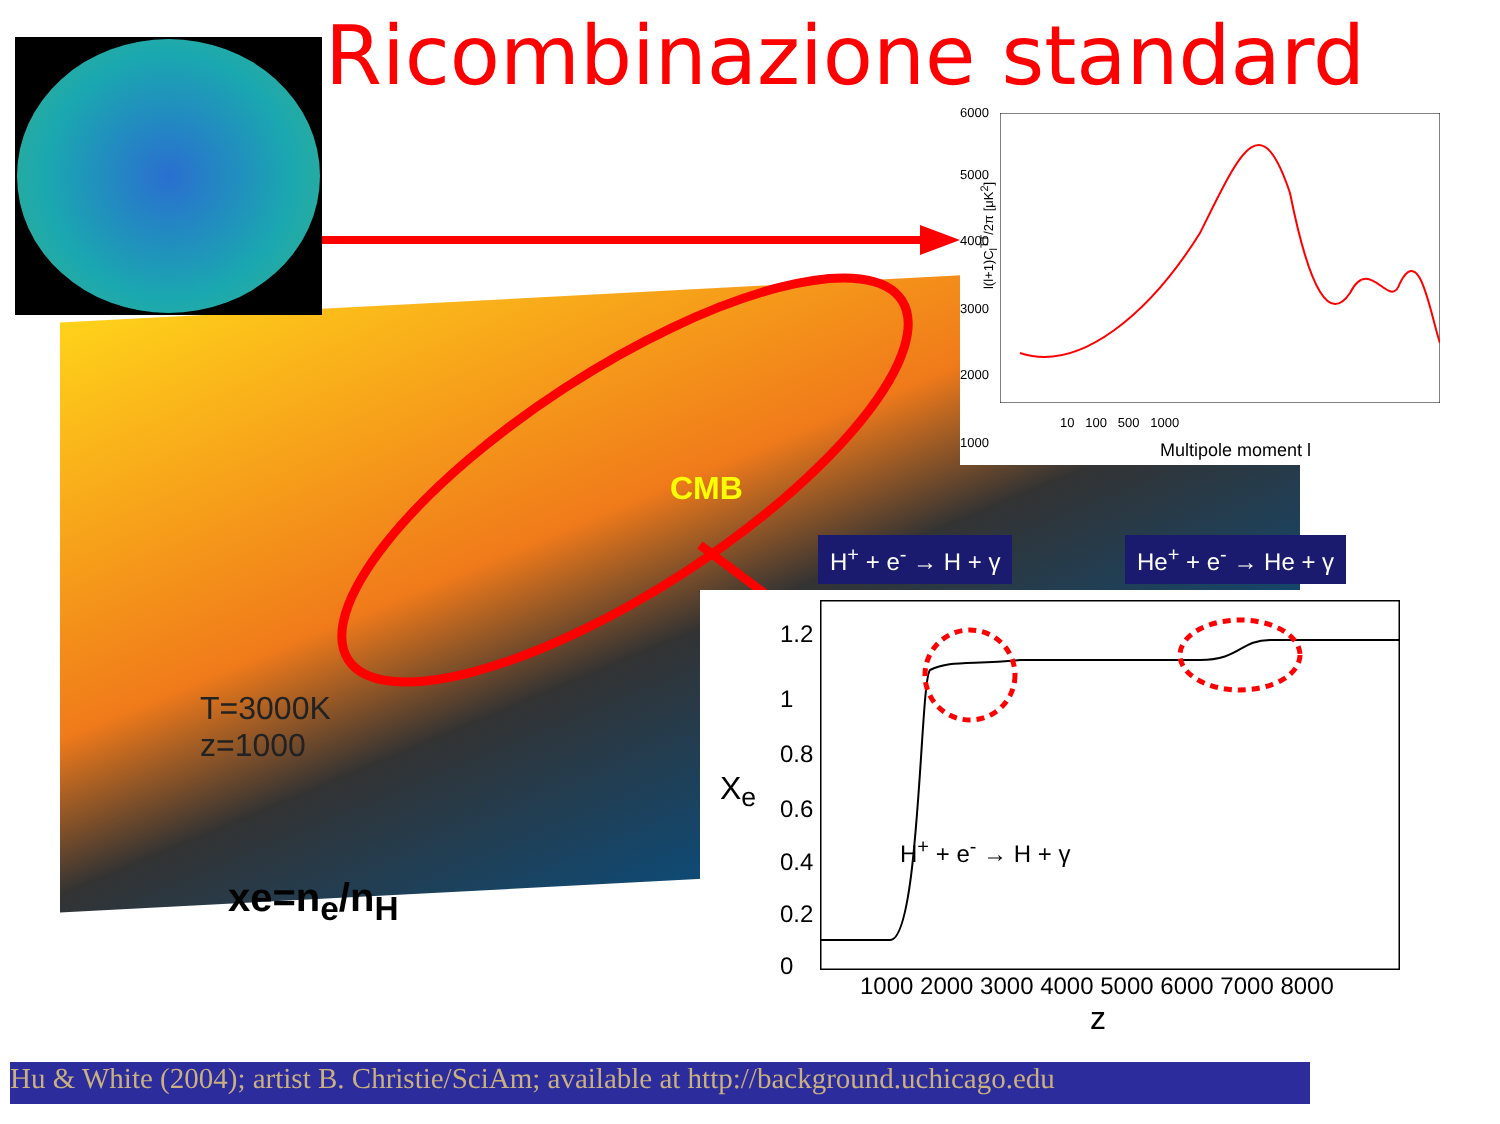Ricombinazione standard
6000
5000
4000
3000
2000
1000
l(l+1)C<sub>l</sub><sup>TT</sup>/2π [μK<sup>2</sup>]
10 100 500 1000
Multipole moment l
CMB
H<sup>+</sup> + e<sup>-</sup> → H + γ He<sup>+</sup> + e<sup>-</sup> → He + γ
1.2
1
0.8
0.6
0.4
0.2
0
X<sub>e</sub>
H<sup>+</sup> + e<sup>-</sup> → H + γ
1000 2000 3000 4000 5000 6000 7000 8000
z
T=3000K
z=1000
xe=n<sub>e</sub>/n<sub>H</sub>
Hu & White (2004); artist B. Christie/SciAm; available at http://background.uchicago.edu